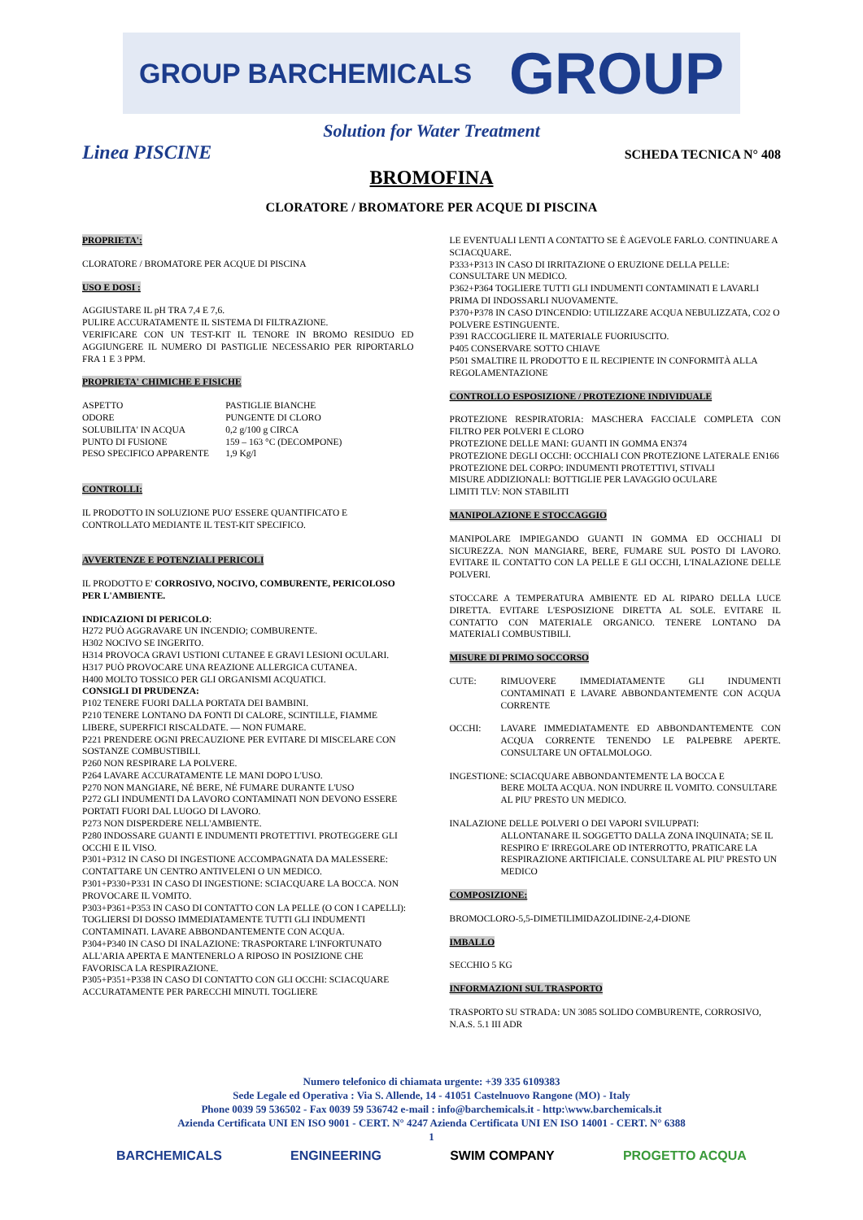GROUP BARCHEMICALS GROUP
Solution for Water Treatment
Linea PISCINE SCHEDA TECNICA N° 408
BROMOFINA
CLORATORE / BROMATORE PER ACQUE DI PISCINA
PROPRIETA':
CLORATORE / BROMATORE PER ACQUE DI PISCINA
USO E DOSI :
AGGIUSTARE IL pH TRA 7,4 E 7,6.
PULIRE ACCURATAMENTE IL SISTEMA DI FILTRAZIONE.
VERIFICARE CON UN TEST-KIT IL TENORE IN BROMO RESIDUO ED AGGIUNGERE IL NUMERO DI PASTIGLIE NECESSARIO PER RIPORTARLO FRA 1 E 3 PPM.
PROPRIETA' CHIMICHE E FISICHE
ASPETTO
ODORE
SOLUBILITA' IN ACQUA
PUNTO DI FUSIONE
PESO SPECIFICO APPARENTE PASTIGLIE BIANCHE
PUNGENTE DI CLORO
0,2 g/100 g CIRCA
159 – 163 °C (DECOMPONE)
1,9 Kg/l
CONTROLLI:
IL PRODOTTO IN SOLUZIONE PUO' ESSERE QUANTIFICATO E CONTROLLATO MEDIANTE IL TEST-KIT SPECIFICO.
AVVERTENZE E POTENZIALI PERICOLI
IL PRODOTTO E' CORROSIVO, NOCIVO, COMBURENTE, PERICOLOSO PER L'AMBIENTE.
INDICAZIONI DI PERICOLO:
H272 PUÒ AGGRAVARE UN INCENDIO; COMBURENTE.
H302 NOCIVO SE INGERITO.
H314 PROVOCA GRAVI USTIONI CUTANEE E GRAVI LESIONI OCULARI.
H317 PUÒ PROVOCARE UNA REAZIONE ALLERGICA CUTANEA.
H400 MOLTO TOSSICO PER GLI ORGANISMI ACQUATICI.
CONSIGLI DI PRUDENZA:
P102 TENERE FUORI DALLA PORTATA DEI BAMBINI.
P210 TENERE LONTANO DA FONTI DI CALORE, SCINTILLE, FIAMME LIBERE, SUPERFICI RISCALDATE. — NON FUMARE.
P221 PRENDERE OGNI PRECAUZIONE PER EVITARE DI MISCELARE CON SOSTANZE COMBUSTIBILI.
P260 NON RESPIRARE LA POLVERE.
P264 LAVARE ACCURATAMENTE LE MANI DOPO L'USO.
P270 NON MANGIARE, NÉ BERE, NÉ FUMARE DURANTE L'USO
P272 GLI INDUMENTI DA LAVORO CONTAMINATI NON DEVONO ESSERE PORTATI FUORI DAL LUOGO DI LAVORO.
P273 NON DISPERDERE NELL'AMBIENTE.
P280 INDOSSARE GUANTI E INDUMENTI PROTETTIVI. PROTEGGERE GLI OCCHI E IL VISO.
P301+P312 IN CASO DI INGESTIONE ACCOMPAGNATA DA MALESSERE: CONTATTARE UN CENTRO ANTIVELENI O UN MEDICO.
P301+P330+P331 IN CASO DI INGESTIONE: SCIACQUARE LA BOCCA. NON PROVOCARE IL VOMITO.
P303+P361+P353 IN CASO DI CONTATTO CON LA PELLE (O CON I CAPELLI): TOGLIERSI DI DOSSO IMMEDIATAMENTE TUTTI GLI INDUMENTI CONTAMINATI. LAVARE ABBONDANTEMENTE CON ACQUA.
P304+P340 IN CASO DI INALAZIONE: TRASPORTARE L'INFORTUNATO ALL'ARIA APERTA E MANTENERLO A RIPOSO IN POSIZIONE CHE FAVORISCA LA RESPIRAZIONE.
P305+P351+P338 IN CASO DI CONTATTO CON GLI OCCHI: SCIACQUARE ACCURATAMENTE PER PARECCHI MINUTI. TOGLIERE
LE EVENTUALI LENTI A CONTATTO SE È AGEVOLE FARLO. CONTINUARE A SCIACQUARE.
P333+P313 IN CASO DI IRRITAZIONE O ERUZIONE DELLA PELLE: CONSULTARE UN MEDICO.
P362+P364 TOGLIERE TUTTI GLI INDUMENTI CONTAMINATI E LAVARLI PRIMA DI INDOSSARLI NUOVAMENTE.
P370+P378 IN CASO D'INCENDIO: UTILIZZARE ACQUA NEBULIZZATA, CO2 O POLVERE ESTINGUENTE.
P391 RACCOGLIERE IL MATERIALE FUORIUSCITO.
P405 CONSERVARE SOTTO CHIAVE
P501 SMALTIRE IL PRODOTTO E IL RECIPIENTE IN CONFORMITÀ ALLA REGOLAMENTAZIONE
CONTROLLO ESPOSIZIONE / PROTEZIONE INDIVIDUALE
PROTEZIONE RESPIRATORIA: MASCHERA FACCIALE COMPLETA CON FILTRO PER POLVERI E CLORO
PROTEZIONE DELLE MANI: GUANTI IN GOMMA EN374
PROTEZIONE DEGLI OCCHI: OCCHIALI CON PROTEZIONE LATERALE EN166
PROTEZIONE DEL CORPO: INDUMENTI PROTETTIVI, STIVALI
MISURE ADDIZIONALI: BOTTIGLIE PER LAVAGGIO OCULARE
LIMITI TLV: NON STABILITI
MANIPOLAZIONE E STOCCAGGIO
MANIPOLARE IMPIEGANDO GUANTI IN GOMMA ED OCCHIALI DI SICUREZZA. NON MANGIARE, BERE, FUMARE SUL POSTO DI LAVORO. EVITARE IL CONTATTO CON LA PELLE E GLI OCCHI, L'INALAZIONE DELLE POLVERI.
STOCCARE A TEMPERATURA AMBIENTE ED AL RIPARO DELLA LUCE DIRETTA. EVITARE L'ESPOSIZIONE DIRETTA AL SOLE. EVITARE IL CONTATTO CON MATERIALE ORGANICO. TENERE LONTANO DA MATERIALI COMBUSTIBILI.
MISURE DI PRIMO SOCCORSO
CUTE: RIMUOVERE IMMEDIATAMENTE GLI INDUMENTI CONTAMINATI E LAVARE ABBONDANTEMENTE CON ACQUA CORRENTE
OCCHI: LAVARE IMMEDIATAMENTE ED ABBONDANTEMENTE CON ACQUA CORRENTE TENENDO LE PALPEBRE APERTE. CONSULTARE UN OFTALMOLOGO.
INGESTIONE: SCIACQUARE ABBONDANTEMENTE LA BOCCA E
BERE MOLTA ACQUA. NON INDURRE IL VOMITO. CONSULTARE AL PIU' PRESTO UN MEDICO.
INALAZIONE DELLE POLVERI O DEI VAPORI SVILUPPATI:
ALLONTANARE IL SOGGETTO DALLA ZONA INQUINATA; SE IL RESPIRO E' IRREGOLARE OD INTERROTTO, PRATICARE LA RESPIRAZIONE ARTIFICIALE. CONSULTARE AL PIU' PRESTO UN MEDICO
COMPOSIZIONE:
BROMOCLORO-5,5-DIMETILIMIDAZOLIDINE-2,4-DIONE
IMBALLO
SECCHIO 5 KG
INFORMAZIONI SUL TRASPORTO
TRASPORTO SU STRADA: UN 3085 SOLIDO COMBURENTE, CORROSIVO, N.A.S. 5.1 III ADR
Numero telefonico di chiamata urgente: +39 335 6109383
Sede Legale ed Operativa : Via S. Allende, 14 - 41051 Castelnuovo Rangone (MO) - Italy
Phone 0039 59 536502 - Fax 0039 59 536742 e-mail : info@barchemicals.it - http:\www.barchemicals.it
Azienda Certificata UNI EN ISO 9001 - CERT. N° 4247 Azienda Certificata UNI EN ISO 14001 - CERT. N° 6388
1
BARCHEMICALS ENGINEERING SWIM COMPANY PROGETTO ACQUA